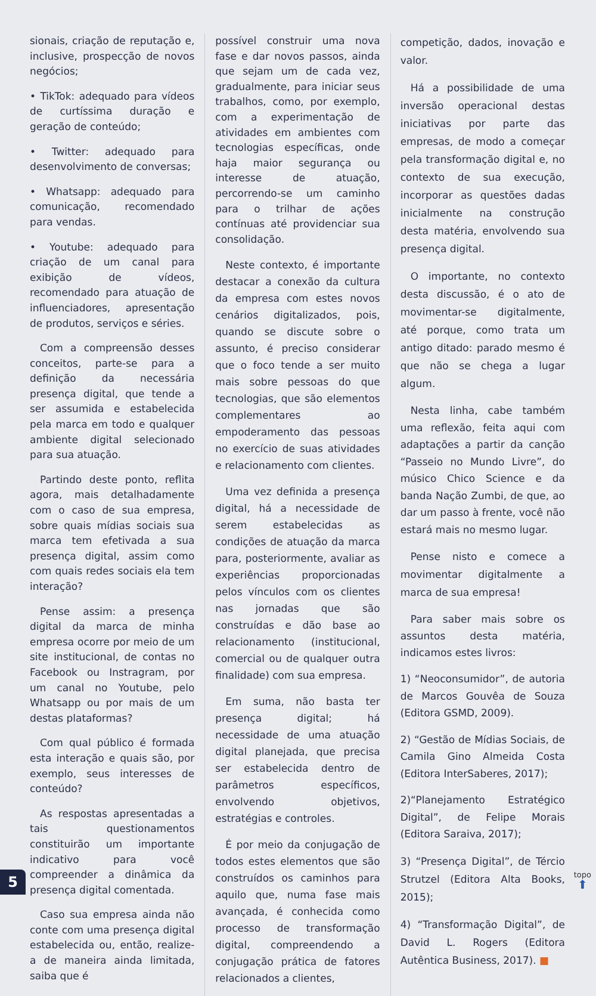sionais, criação de reputação e, inclusive, prospecção de novos negócios;
• TikTok: adequado para vídeos de curtíssima duração e geração de conteúdo;
• Twitter: adequado para desenvol­vimento de conversas;
• Whatsapp: adequado para comuni­cação, recomendado para vendas.
• Youtube: adequado para criação de um canal para exibição de vídeos, recomendado para atuação de influenciadores, apresentação de produtos, serviços e séries.
Com a compreensão desses conceitos, parte-se para a definição da necessária presença digital, que tende a ser assumida e estabelecida pela marca em todo e qualquer ambiente digital selecionado para sua atuação.
Partindo deste ponto, reflita agora, mais detalhadamente com o caso de sua empresa, sobre quais mídias sociais sua marca tem efetivada a sua presença digital, assim como com quais redes sociais ela tem interação?
Pense assim: a presença digital da marca de minha empresa ocorre por meio de um site institucional, de contas no Facebook ou Instragram, por um canal no Youtube, pelo Whatsapp ou por mais de um destas plataformas?
Com qual público é formada esta interação e quais são, por exemplo, seus interesses de conteúdo?
As respostas apresentadas a tais questionamentos constituirão um importante indicativo para você compreender a dinâmica da presença digital comentada.
Caso sua empresa ainda não conte com uma presença digital estabelecida ou, então, realize-a de maneira ainda limitada, saiba que é
possível construir uma nova fase e dar novos passos, ainda que sejam um de cada vez, gradualmente, para iniciar seus trabalhos, como, por exemplo, com a experimentação de atividades em ambientes com tecnologias específicas, onde haja maior segurança ou interesse de atuação, percorrendo-se um caminho para o trilhar de ações contínuas até providenciar sua consolidação.
Neste contexto, é importante destacar a conexão da cultura da empresa com estes novos cenários digitalizados, pois, quando se discute sobre o assunto, é preciso considerar que o foco tende a ser muito mais sobre pessoas do que tecnologias, que são elementos complementares ao empoderamento das pessoas no exercício de suas atividades e relacionamento com clientes.
Uma vez definida a presença digital, há a necessidade de serem estabelecidas as condições de atuação da marca para, posteriormente, avaliar as experiências proporcionadas pelos vínculos com os clientes nas jornadas que são construídas e dão base ao relacionamento (institucional, comercial ou de qualquer outra finalidade) com sua empresa.
Em suma, não basta ter presença digital; há necessidade de uma atuação digital planejada, que precisa ser estabelecida dentro de parâmetros específicos, envolvendo objetivos, estratégias e controles.
É por meio da conjugação de todos estes elementos que são construídos os caminhos para aquilo que, numa fase mais avançada, é conhecida como processo de transformação digital, compreendendo a conjugação prática de fatores relacionados a clientes,
competição, dados, inovação e valor.
Há a possibilidade de uma inversão operacional destas iniciativas por parte das empresas, de modo a começar pela transformação digital e, no contexto de sua execução, incorporar as questões dadas inicialmente na construção desta matéria, envolvendo sua presença digital.
O importante, no contexto desta discussão, é o ato de movimentar-se digitalmente, até porque, como trata um antigo ditado: parado mesmo é que não se chega a lugar algum.
Nesta linha, cabe também uma reflexão, feita aqui com adaptações a partir da canção “Passeio no Mundo Livre”, do músico Chico Science e da banda Nação Zumbi, de que, ao dar um passo à frente, você não estará mais no mesmo lugar.
Pense nisto e comece a movimentar digitalmente a marca de sua empresa!
Para saber mais sobre os assuntos desta matéria, indicamos estes livros:
1) “Neoconsumidor”, de autoria de Marcos Gouvêa de Souza (Editora GSMD, 2009).
2) “Gestão de Mídias Sociais, de Camila Gino Almeida Costa (Editora InterSaberes, 2017);
2)“Planejamento Estratégico Digital”, de Felipe Morais (Editora Saraiva, 2017);
3) “Presença Digital”, de Tércio Strutzel (Editora Alta Books, 2015);
4) “Transformação Digital”, de David L. Rogers (Editora Autêntica Business, 2017). ■
5 topo
⬆